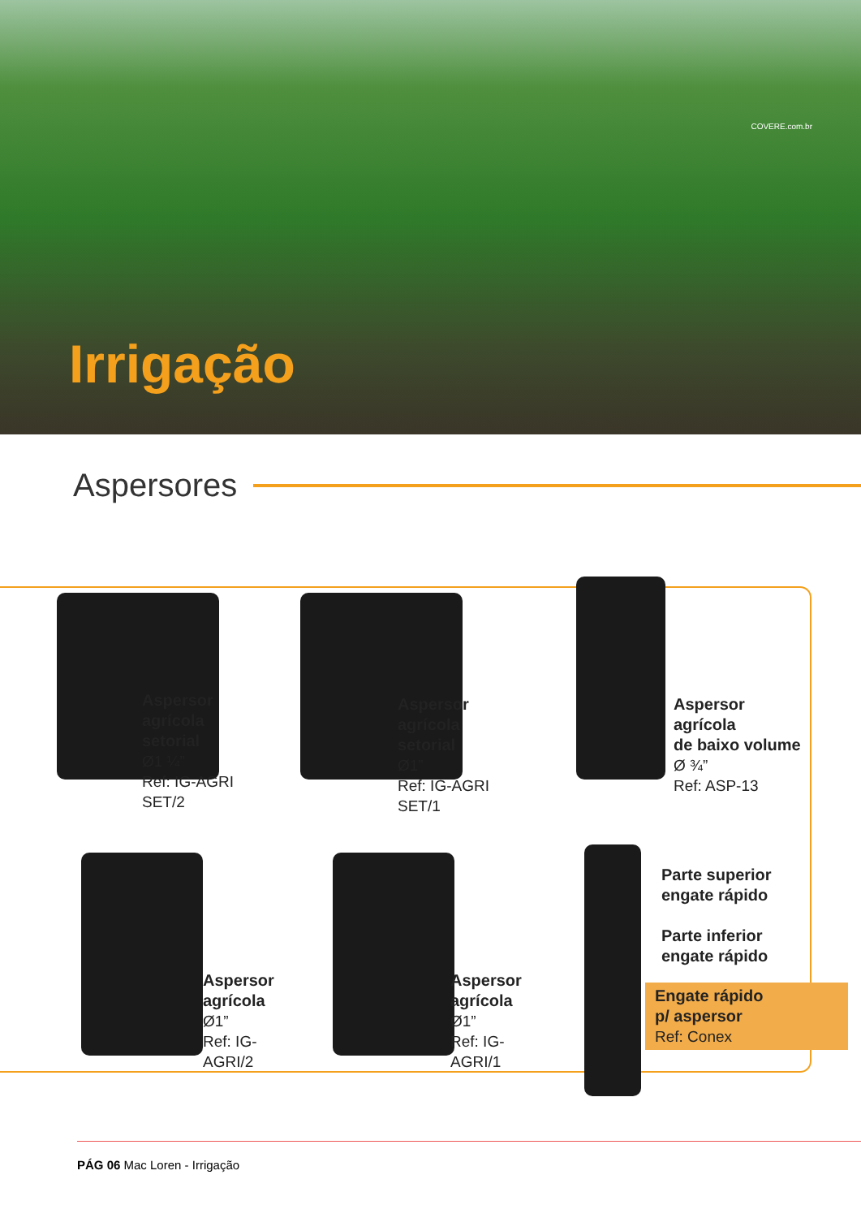COVERE.com.br
Irrigação
Aspersores
Aspersor agrícola
setorial
Ø1 ¼”
Ref: IG-AGRI SET/2
Aspersor agrícola
setorial
Ø1”
Ref: IG-AGRI SET/1
Aspersor agrícola
de baixo volume
Ø ¾”
Ref: ASP-13
Aspersor
agrícola
Ø1”
Ref: IG-AGRI/2
Aspersor
agrícola
Ø1”
Ref: IG-AGRI/1
Parte superior
engate rápido
Parte inferior
engate rápido
Engate rápido
p/ aspersor
Ref: Conex
PÁG 06 Mac Loren - Irrigação